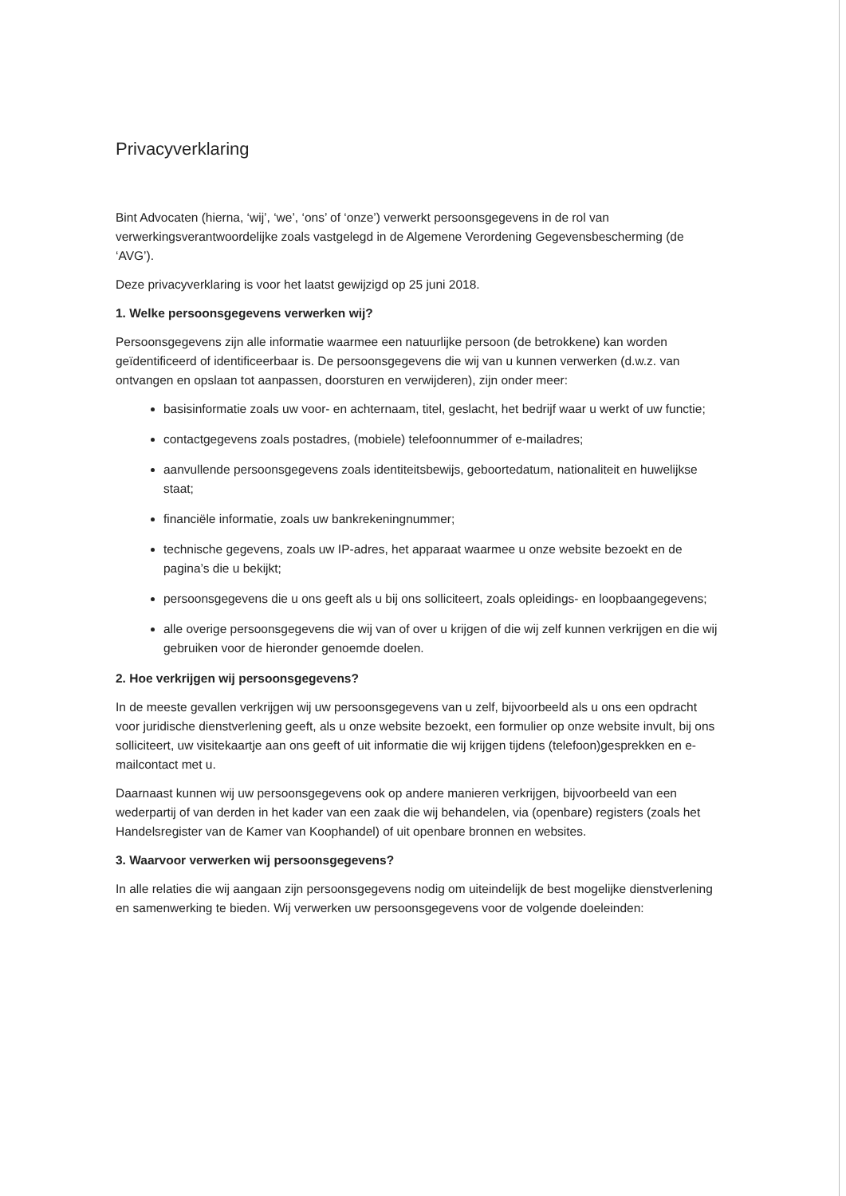Privacyverklaring
Bint Advocaten (hierna, ‘wij’, ‘we’, ‘ons’ of ‘onze’) verwerkt persoonsgegevens in de rol van verwerkingsverantwoordelijke zoals vastgelegd in de Algemene Verordening Gegevensbescherming (de ‘AVG’).
Deze privacyverklaring is voor het laatst gewijzigd op 25 juni 2018.
1. Welke persoonsgegevens verwerken wij?
Persoonsgegevens zijn alle informatie waarmee een natuurlijke persoon (de betrokkene) kan worden geïdentificeerd of identificeerbaar is. De persoonsgegevens die wij van u kunnen verwerken (d.w.z. van ontvangen en opslaan tot aanpassen, doorsturen en verwijderen), zijn onder meer:
basisinformatie zoals uw voor- en achternaam, titel, geslacht, het bedrijf waar u werkt of uw functie;
contactgegevens zoals postadres, (mobiele) telefoonnummer of e-mailadres;
aanvullende persoonsgegevens zoals identiteitsbewijs, geboortedatum, nationaliteit en huwelijkse staat;
financiële informatie, zoals uw bankrekeningnummer;
technische gegevens, zoals uw IP-adres, het apparaat waarmee u onze website bezoekt en de pagina’s die u bekijkt;
persoonsgegevens die u ons geeft als u bij ons solliciteert, zoals opleidings- en loopbaangegevens;
alle overige persoonsgegevens die wij van of over u krijgen of die wij zelf kunnen verkrijgen en die wij gebruiken voor de hieronder genoemde doelen.
2. Hoe verkrijgen wij persoonsgegevens?
In de meeste gevallen verkrijgen wij uw persoonsgegevens van u zelf, bijvoorbeeld als u ons een opdracht voor juridische dienstverlening geeft, als u onze website bezoekt, een formulier op onze website invult, bij ons solliciteert, uw visitekaartje aan ons geeft of uit informatie die wij krijgen tijdens (telefoon)gesprekken en e-mailcontact met u.
Daarnaast kunnen wij uw persoonsgegevens ook op andere manieren verkrijgen, bijvoorbeeld van een wederpartij of van derden in het kader van een zaak die wij behandelen, via (openbare) registers (zoals het Handelsregister van de Kamer van Koophandel) of uit openbare bronnen en websites.
3. Waarvoor verwerken wij persoonsgegevens?
In alle relaties die wij aangaan zijn persoonsgegevens nodig om uiteindelijk de best mogelijke dienstverlening en samenwerking te bieden. Wij verwerken uw persoonsgegevens voor de volgende doeleinden: